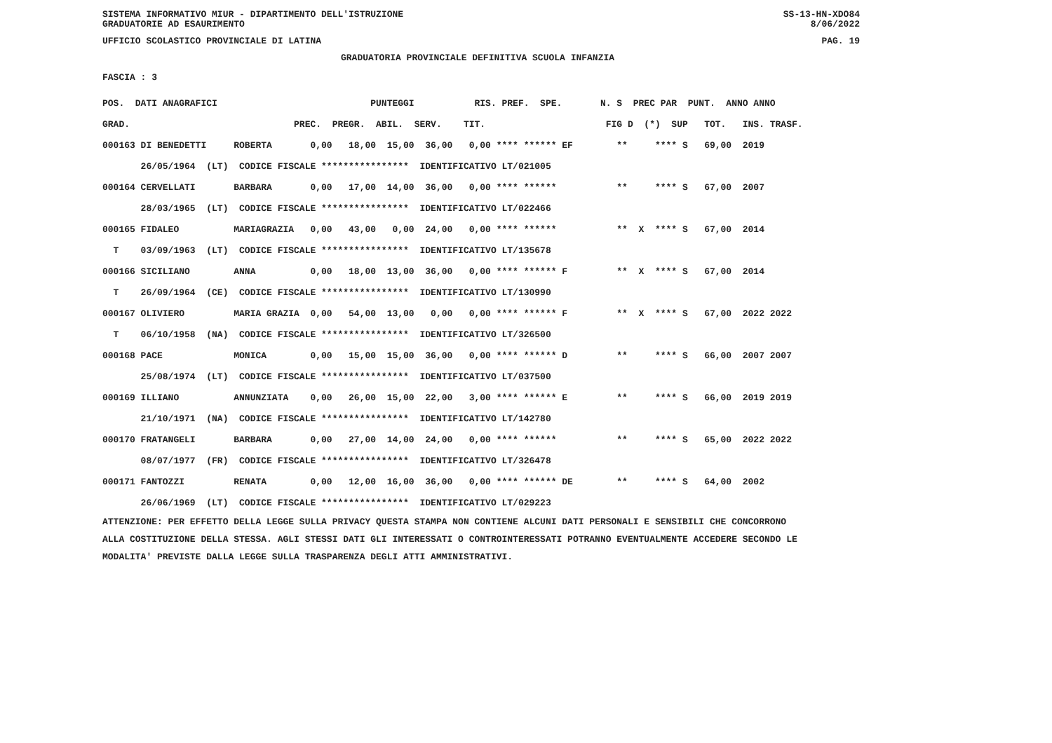SISTEMA INFORMATIVO MIUR - DIPARTIMENTO DELL'ISTRUZIONE SS-13-HN-XDO84
GRADUATORIE AD ESAURIMENTO 8/06/2022
UFFICIO SCOLASTICO PROVINCIALE DI LATINA PAG. 19
GRADUATORIA PROVINCIALE DEFINITIVA SCUOLA INFANZIA
FASCIA : 3
| POS. DATI ANAGRAFICI PUNTEGGI RIS. PREF. SPE. N. S PREC PAR PUNT. ANNO ANNO |
| --- |
| GRAD. PREC. PREGR. ABIL. SERV. TIT. FIG D (*) SUP TOT. INS. TRASF. |
| 000163 DI BENEDETTI ROBERTA 0,00 18,00 15,00 36,00 0,00 **** ****** EF ** **** S 69,00 2019 |
| 26/05/1964 (LT) CODICE FISCALE **************** IDENTIFICATIVO LT/021005 |
| 000164 CERVELLATI BARBARA 0,00 17,00 14,00 36,00 0,00 **** ****** ** **** S 67,00 2007 |
| 28/03/1965 (LT) CODICE FISCALE **************** IDENTIFICATIVO LT/022466 |
| 000165 FIDALEO MARIAGRAZIA 0,00 43,00 0,00 24,00 0,00 **** ****** ** X **** S 67,00 2014 |
| T 03/09/1963 (LT) CODICE FISCALE **************** IDENTIFICATIVO LT/135678 |
| 000166 SICILIANO ANNA 0,00 18,00 13,00 36,00 0,00 **** ****** F ** X **** S 67,00 2014 |
| T 26/09/1964 (CE) CODICE FISCALE **************** IDENTIFICATIVO LT/130990 |
| 000167 OLIVIERO MARIA GRAZIA 0,00 54,00 13,00 0,00 0,00 **** ****** F ** X **** S 67,00 2022 2022 |
| T 06/10/1958 (NA) CODICE FISCALE **************** IDENTIFICATIVO LT/326500 |
| 000168 PACE MONICA 0,00 15,00 15,00 36,00 0,00 **** ****** D ** **** S 66,00 2007 2007 |
| 25/08/1974 (LT) CODICE FISCALE **************** IDENTIFICATIVO LT/037500 |
| 000169 ILLIANO ANNUNZIATA 0,00 26,00 15,00 22,00 3,00 **** ****** E ** **** S 66,00 2019 2019 |
| 21/10/1971 (NA) CODICE FISCALE **************** IDENTIFICATIVO LT/142780 |
| 000170 FRATANGELI BARBARA 0,00 27,00 14,00 24,00 0,00 **** ****** ** **** S 65,00 2022 2022 |
| 08/07/1977 (FR) CODICE FISCALE **************** IDENTIFICATIVO LT/326478 |
| 000171 FANTOZZI RENATA 0,00 12,00 16,00 36,00 0,00 **** ****** DE ** **** S 64,00 2002 |
| 26/06/1969 (LT) CODICE FISCALE **************** IDENTIFICATIVO LT/029223 |
ATTENZIONE: PER EFFETTO DELLA LEGGE SULLA PRIVACY QUESTA STAMPA NON CONTIENE ALCUNI DATI PERSONALI E SENSIBILI CHE CONCORRONO ALLA COSTITUZIONE DELLA STESSA. AGLI STESSI DATI GLI INTERESSATI O CONTROINTERESSATI POTRANNO EVENTUALMENTE ACCEDERE SECONDO LE MODALITA' PREVISTE DALLA LEGGE SULLA TRASPARENZA DEGLI ATTI AMMINISTRATIVI.